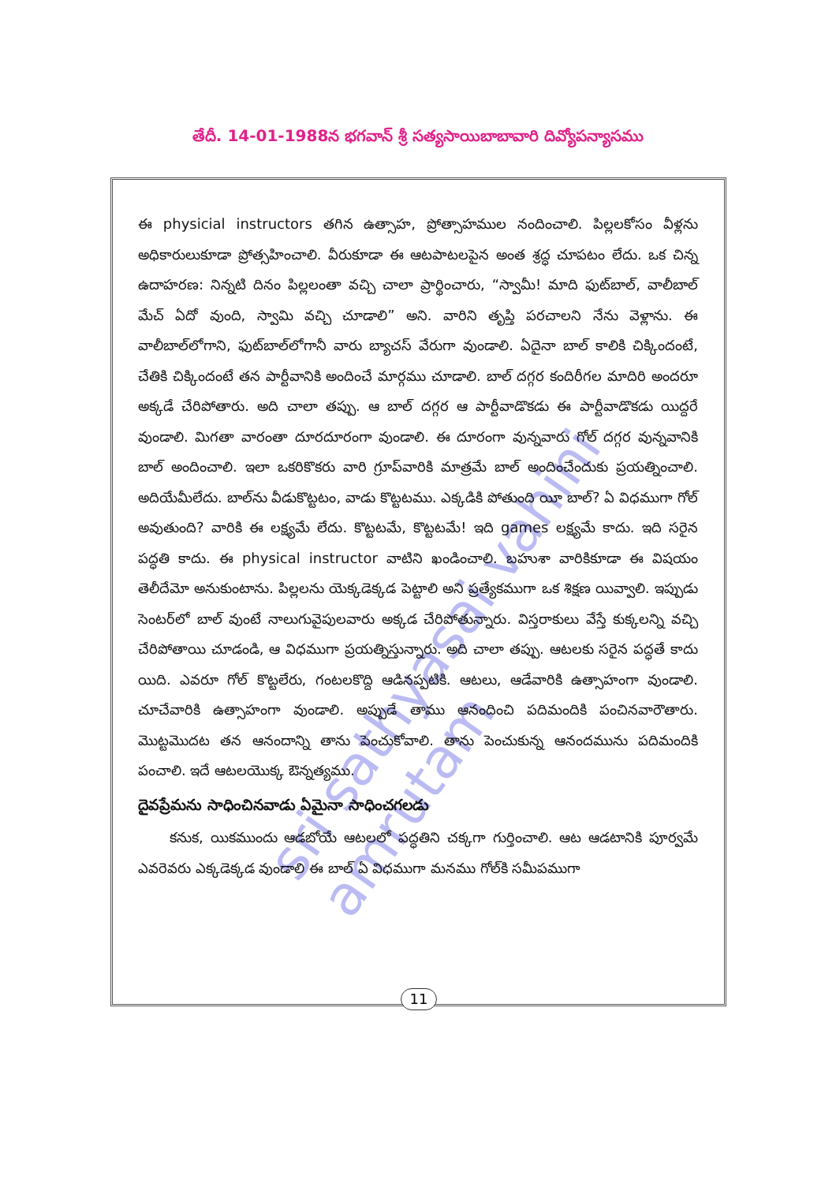తేదీ. 14-01-1988న భగవాన్ శ్రీ సత్యసాయిబాబావారి దివ్యోపన్యాసము
sri sathyasai vahini amrutam
ఈ physicial instructors తగిన ఉత్సాహ, ప్రోత్సాహముల నందించాలి. పిల్లలకోసం వీళ్లను అధికారులుకూడా ప్రోత్సహించాలి. వీరుకూడా ఈ ఆటపాటలపైన అంత శ్రద్ధ చూపటం లేదు. ఒక చిన్న ఉదాహరణ: నిన్నటి దినం పిల్లలంతా వచ్చి చాలా ప్రార్థించారు, “స్వామీ! మాది ఫుట్‌బాల్, వాలీబాల్ మేచ్ ఏదో వుంది, స్వామి వచ్చి చూడాలి” అని. వారిని తృప్తి పరచాలని నేను వెళ్లాను. ఈ వాలీబాల్‌లోగాని, ఫుట్‌బాల్‌లోగానీ వారు బ్యాచస్ వేరుగా వుండాలి. ఏదైనా బాల్ కాలికి చిక్కిందంటే, చేతికి చిక్కిందంటే తన పార్టీవానికి అందించే మార్గము చూడాలి. బాల్ దగ్గర కందిరీగల మాదిరి అందరూ అక్కడే చేరిపోతారు. అది చాలా తప్పు. ఆ బాల్ దగ్గర ఆ పార్టీవాడొకడు ఈ పార్టీవాడొకడు యిద్దరే వుండాలి. మిగతా వారంతా దూరదూరంగా వుండాలి. ఈ దూరంగా వున్నవారు గోల్ దగ్గర వున్నవానికి బాల్ అందించాలి. ఇలా ఒకరికొకరు వారి గ్రూప్‌వారికి మాత్రమే బాల్ అందించేందుకు ప్రయత్నించాలి. అదియేమీలేదు. బాల్‌ను వీడుకొట్టటం, వాడు కొట్టటము. ఎక్కడికి పోతుంది యీ బాల్? ఏ విధముగా గోల్ అవుతుంది? వారికి ఈ లక్ష్యమే లేదు. కొట్టటమే, కొట్టటమే! ఇది games లక్ష్యమే కాదు. ఇది సరైన పద్ధతి కాదు. ఈ physical instructor వాటిని ఖండించాలి. బహుశా వారికికూడా ఈ విషయం తెలీదేమో అనుకుంటాను. పిల్లలను యెక్కడెక్కడ పెట్టాలి అని ప్రత్యేకముగా ఒక శిక్షణ యివ్వాలి. ఇప్పుడు సెంటర్‌లో బాల్ వుంటే నాలుగువైపులవారు అక్కడ చేరిపోతున్నారు. విస్తరాకులు వేస్తే కుక్కలన్ని వచ్చి చేరిపోతాయి చూడండి, ఆ విధముగా ప్రయత్నిస్తున్నారు. అది చాలా తప్పు. ఆటలకు సరైన పద్ధతే కాదు యిది. ఎవరూ గోల్ కొట్టలేరు, గంటలకొద్ది ఆడినప్పటికి. ఆటలు, ఆడేవారికి ఉత్సాహంగా వుండాలి. చూచేవారికి ఉత్సాహంగా వుండాలి. అప్పుడే తాము ఆనందించి పదిమందికి పంచినవారౌతారు. మొట్టమొదట తన ఆనందాన్ని తాను పెంచుకోవాలి. తాను పెంచుకున్న ఆనందమును పదిమందికి పంచాలి. ఇదే ఆటలయొక్క ఔన్నత్యము.
దైవప్రేమను సాధించినవాడు ఏమైనా సాధించగలడు
కనుక, యికముందు ఆడబోయే ఆటలలో పద్ధతిని చక్కగా గుర్తించాలి. ఆట ఆడటానికి పూర్వమే ఎవరెవరు ఎక్కడెక్కడ వుండాలి ఈ బాల్ ఏ విధముగా మనము గోల్‌కి సమీపముగా
11